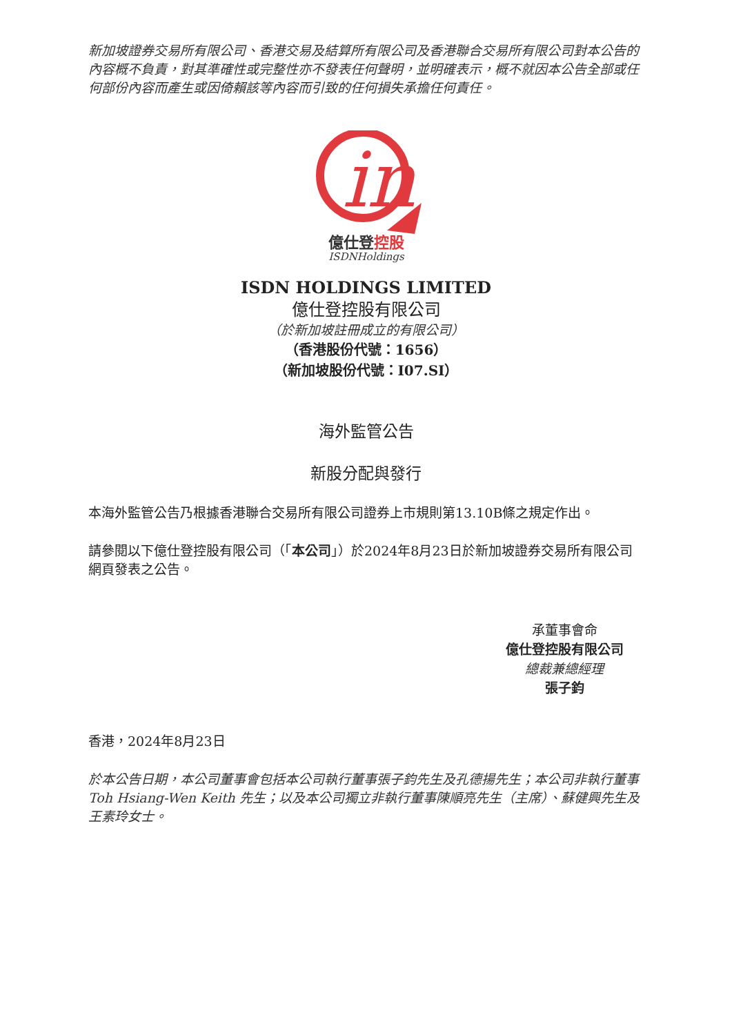新加坡證券交易所有限公司、香港交易及結算所有限公司及香港聯合交易所有限公司對本公告的內容概不負責，對其準確性或完整性亦不發表任何聲明，並明確表示，概不就因本公告全部或任何部份內容而產生或因倚賴該等內容而引致的任何損失承擔任何責任。
in
億仕登控股
ISDNHoldings
ISDN HOLDINGS LIMITED
億仕登控股有限公司
（於新加坡註冊成立的有限公司）
（香港股份代號：1656）
（新加坡股份代號：I07.SI）
海外監管公告
新股分配與發行
本海外監管公告乃根據香港聯合交易所有限公司證券上市規則第13.10B條之規定作出。
請參閱以下億仕登控股有限公司（「本公司」）於2024年8月23日於新加坡證券交易所有限公司網頁發表之公告。
承董事會命
億仕登控股有限公司
總裁兼總經理
張子鈞
香港，2024年8月23日
於本公告日期，本公司董事會包括本公司執行董事張子鈞先生及孔德揚先生；本公司非執行董事 Toh Hsiang-Wen Keith 先生；以及本公司獨立非執行董事陳順亮先生（主席）、蘇健興先生及王素玲女士。